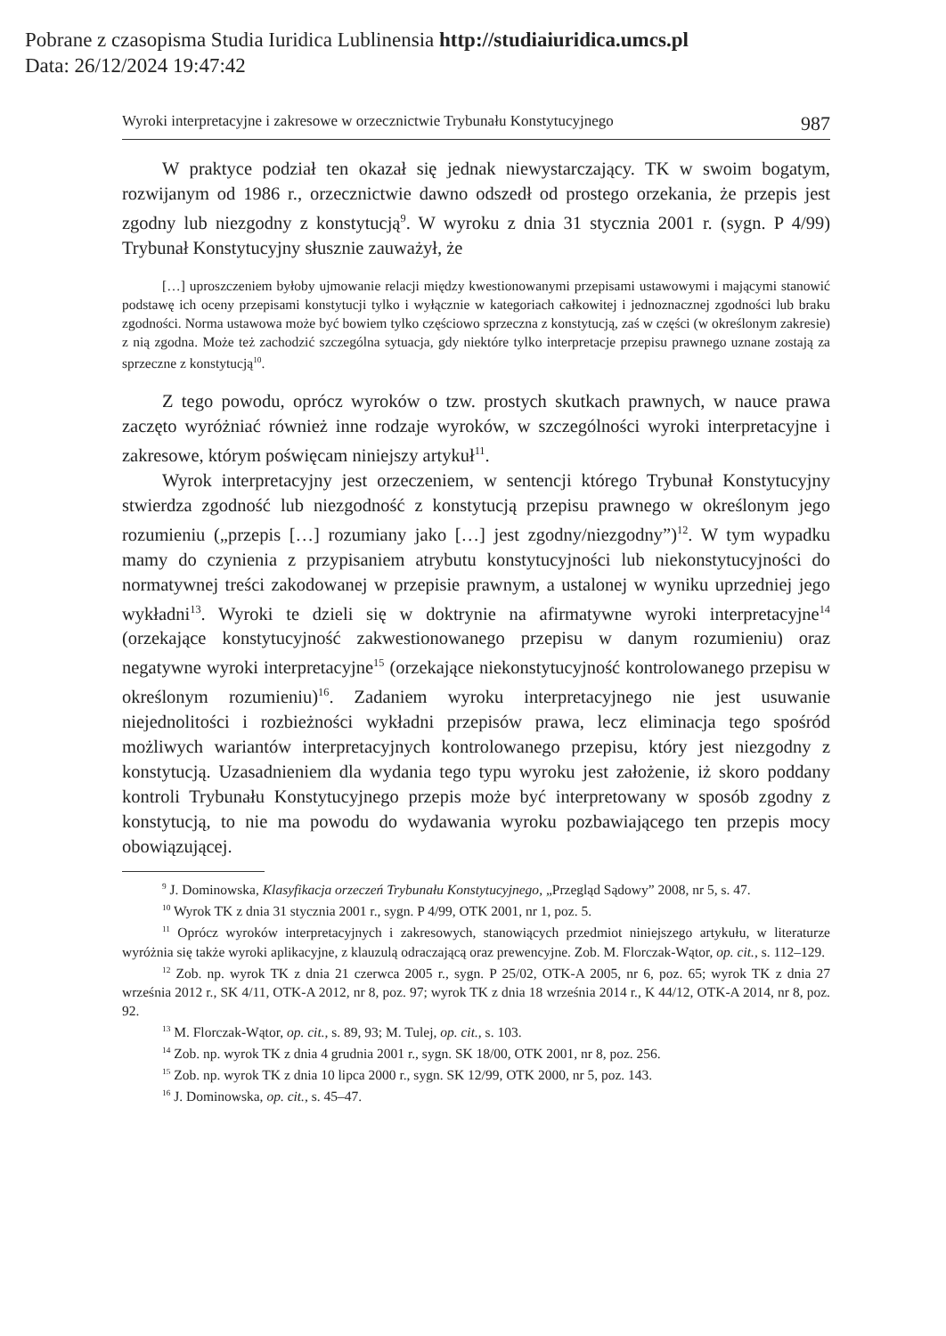Pobrane z czasopisma Studia Iuridica Lublinensia http://studiaiuridica.umcs.pl
Data: 26/12/2024 19:47:42
Wyroki interpretacyjne i zakresowe w orzecznictwie Trybunału Konstytucyjnego 987
W praktyce podział ten okazał się jednak niewystarczający. TK w swoim bogatym, rozwijanym od 1986 r., orzecznictwie dawno odszedł od prostego orzekania, że przepis jest zgodny lub niezgodny z konstytucją<sup>9</sup>. W wyroku z dnia 31 stycznia 2001 r. (sygn. P 4/99) Trybunał Konstytucyjny słusznie zauważył, że
[…] uproszczeniem byłoby ujmowanie relacji między kwestionowanymi przepisami ustawowymi i mającymi stanowić podstawę ich oceny przepisami konstytucji tylko i wyłącznie w kategoriach całkowitej i jednoznacznej zgodności lub braku zgodności. Norma ustawowa może być bowiem tylko częściowo sprzeczna z konstytucją, zaś w części (w określonym zakresie) z nią zgodna. Może też zachodzić szczególna sytuacja, gdy niektóre tylko interpretacje przepisu prawnego uznane zostają za sprzeczne z konstytucją<sup>10</sup>.
Z tego powodu, oprócz wyroków o tzw. prostych skutkach prawnych, w nauce prawa zaczęto wyróżniać również inne rodzaje wyroków, w szczególności wyroki interpretacyjne i zakresowe, którym poświęcam niniejszy artykuł<sup>11</sup>.
Wyrok interpretacyjny jest orzeczeniem, w sentencji którego Trybunał Konstytucyjny stwierdza zgodność lub niezgodność z konstytucją przepisu prawnego w określonym jego rozumieniu („przepis […] rozumiany jako […] jest zgodny/niezgodny”)<sup>12</sup>. W tym wypadku mamy do czynienia z przypisaniem atrybutu konstytucyjności lub niekonstytucyjności do normatywnej treści zakodowanej w przepisie prawnym, a ustalonej w wyniku uprzedniej jego wykładni<sup>13</sup>. Wyroki te dzieli się w doktrynie na afirmatywne wyroki interpretacyjne<sup>14</sup> (orzekające konstytucyjność zakwestionowanego przepisu w danym rozumieniu) oraz negatywne wyroki interpretacyjne<sup>15</sup> (orzekające niekonstytucyjność kontrolowanego przepisu w określonym rozumieniu)<sup>16</sup>. Zadaniem wyroku interpretacyjnego nie jest usuwanie niejednolitości i rozbieżności wykładni przepisów prawa, lecz eliminacja tego spośród możliwych wariantów interpretacyjnych kontrolowanego przepisu, który jest niezgodny z konstytucją. Uzasadnieniem dla wydania tego typu wyroku jest założenie, iż skoro poddany kontroli Trybunału Konstytucyjnego przepis może być interpretowany w sposób zgodny z konstytucją, to nie ma powodu do wydawania wyroku pozbawiającego ten przepis mocy obowiązującej.
<sup>9</sup> J. Dominowska, Klasyfikacja orzeczeń Trybunału Konstytucyjnego, „Przegląd Sądowy” 2008, nr 5, s. 47.
<sup>10</sup> Wyrok TK z dnia 31 stycznia 2001 r., sygn. P 4/99, OTK 2001, nr 1, poz. 5.
<sup>11</sup> Oprócz wyroków interpretacyjnych i zakresowych, stanowiących przedmiot niniejszego artykułu, w literaturze wyróżnia się także wyroki aplikacyjne, z klauzulą odraczającą oraz prewencyjne. Zob. M. Florczak-Wątor, op. cit., s. 112–129.
<sup>12</sup> Zob. np. wyrok TK z dnia 21 czerwca 2005 r., sygn. P 25/02, OTK-A 2005, nr 6, poz. 65; wyrok TK z dnia 27 września 2012 r., SK 4/11, OTK-A 2012, nr 8, poz. 97; wyrok TK z dnia 18 września 2014 r., K 44/12, OTK-A 2014, nr 8, poz. 92.
<sup>13</sup> M. Florczak-Wątor, op. cit., s. 89, 93; M. Tulej, op. cit., s. 103.
<sup>14</sup> Zob. np. wyrok TK z dnia 4 grudnia 2001 r., sygn. SK 18/00, OTK 2001, nr 8, poz. 256.
<sup>15</sup> Zob. np. wyrok TK z dnia 10 lipca 2000 r., sygn. SK 12/99, OTK 2000, nr 5, poz. 143.
<sup>16</sup> J. Dominowska, op. cit., s. 45–47.